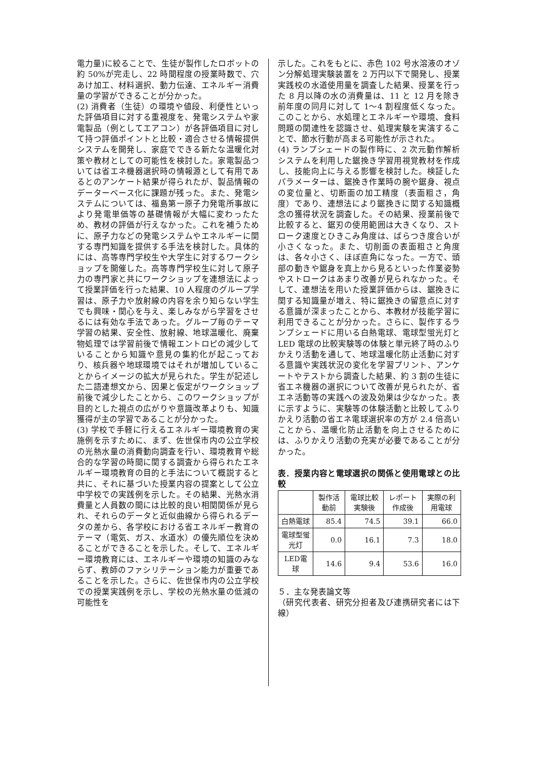電力量)に絞ることで、生徒が製作したロボットの約 50%が完走し、22 時間程度の授業時数で、穴あけ加工、材料選択、動力伝達、エネルギー消費量の学習ができることが分かった。
(2) 消費者（生徒）の環境や値段、利便性といった評価項目に対する重視度を、発電システムや家電製品（例としてエアコン）が各評価項目に対して持つ評価ポイントと比較・適合させる情報提供システムを開発し、家庭でできる新たな温暖化対策や教材としての可能性を検討した。家電製品ついては省エネ機器選択時の情報源として有用であるとのアンケート結果が得られたが、製品情報のデーターベース化に課題が残った。また、発電システムについては、福島第一原子力発電所事故により発電単価等の基礎情報が大幅に変わったため、教材の評価が行えなかった。これを補うために、原子力などの発電システムやエネルギーに関する専門知識を提供する手法を検討した。具体的には、高等専門学校生や大学生に対するワークショップを開催した。高等専門学校生に対して原子力の専門家と共にワークショップを連想法によって授業評価を行った結果、10 人程度のグループ学習は、原子力や放射線の内容を余り知らない学生でも興味・関心を与え、楽しみながら学習をさせるには有効な手法であった。グループ毎のテーマ学習の結果、安全性、放射線、地球温暖化、廃棄物処理では学習前後で情報エントロピの減少していることから知識や意見の集約化が起こっており、核兵器や地球環境ではそれが増加していることからイメージの拡大が見られた。学生が記述した二語連想文から、因果と仮定がワークショップ前後で減少したことから、このワークショップが目的とした視点の広がりや意識改革よりも、知識獲得が主の学習であることが分かった。
(3) 学校で手軽に行えるエネルギー環境教育の実施例を示すために、まず、佐世保市内の公立学校の光熱水量の消費動向調査を行い、環境教育や総合的な学習の時間に関する調査から得られたエネルギー環境教育の目的と手法について概説すると共に、それに基づいた授業内容の提案として公立中学校での実践例を示した。その結果、光熱水消費量と人員数の間には比較的良い相関関係が見られ、それらのデータと近似曲線から得られるデータの差から、各学校における省エネルギー教育のテーマ（電気、ガス、水道水）の優先順位を決めることができることを示した。そして、エネルギー環境教育には、エネルギーや環境の知識のみならず、教師のファシリテーション能力が重要であることを示した。さらに、佐世保市内の公立学校での授業実践例を示し、学校の光熱水量の低減の可能性を
示した。これをもとに、赤色 102 号水溶液のオゾン分解処理実験装置を 2 万円以下で開発し、授業実践校の水道使用量を調査した結果、授業を行った 8 月以降の水の消費量は、11 と 12 月を除き前年度の同月に対して 1～4 割程度低くなった。このことから、水処理とエネルギーや環境、食料問題の関連性を認識させ、処理実験を実演することで、節水行動が高まる可能性が示された。
(4) ランプシェードの製作時に、2 次元動作解析システムを利用した鋸挽き学習用視覚教材を作成し、技能向上に与える影響を検討した。検証したパラメーターは、鋸挽き作業時の腕や鋸身、視点の変位量と、切断面の加工精度（表面粗さ，角度）であり、連想法により鋸挽きに関する知識概念の獲得状況を調査した。その結果、授業前後で比較すると、鋸刃の使用範囲は大きくなり、ストローク速度とひきこみ角度は、ばらつき度合いが小さくなった。また、切削面の表面粗さと角度は、各々小さく、ほぼ直角になった。一方で、頭部の動きや鋸身を真上から見るといった作業姿勢やストロークはあまり改善が見られなかった。そして、連想法を用いた授業評価からは、鋸挽きに関する知識量が増え、特に鋸挽きの留意点に対する意識が深まったことから、本教材が技能学習に利用できることが分かった。さらに、製作するランプシェードに用いる白熱電球、電球型蛍光灯と LED 電球の比較実験等の体験と単元終了時のふりかえり活動を通して、地球温暖化防止活動に対する意識や実践状況の変化を学習プリント、アンケートやテストから調査した結果、約 3 割の生徒に省エネ機器の選択について改善が見られたが、省エネ活動等の実践への波及効果は少なかった。表に示すように、実験等の体験活動と比較してふりかえり活動の省エネ電球選択率の方が 2.4 倍高いことから、温暖化防止活動を向上させるためには、ふりかえり活動の充実が必要であることが分かった。
表．授業内容と電球選択の関係と使用電球との比較
| | 製作活動前 | 電球比較実験後 | レポート作成後 | 実際の利用電球 |
| 白熱電球 | 85.4 | 74.5 | 39.1 | 66.0 |
| 電球型蛍光灯 | 0.0 | 16.1 | 7.3 | 18.0 |
| LED電球 | 14.6 | 9.4 | 53.6 | 16.0 |
５．主な発表論文等
（研究代表者、研究分担者及び連携研究者には下線）